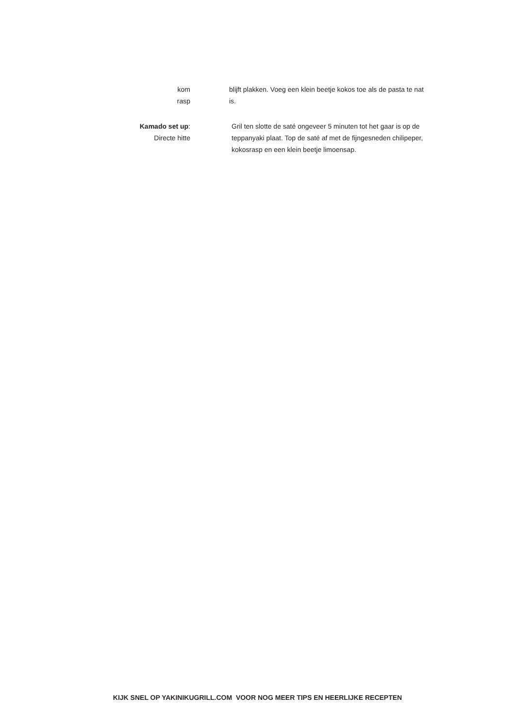kom
rasp
blijft plakken. Voeg een klein beetje kokos toe als de pasta te nat is.
Kamado set up:
Directe hitte
Gril ten slotte de saté ongeveer 5 minuten tot het gaar is op de teppanyaki plaat. Top de saté af met de fijngesneden chilipeper, kokosrasp en een klein beetje limoensap.
KIJK SNEL OP YAKINIKUGRILL.COM VOOR NOG MEER TIPS EN HEERLIJKE RECEPTEN